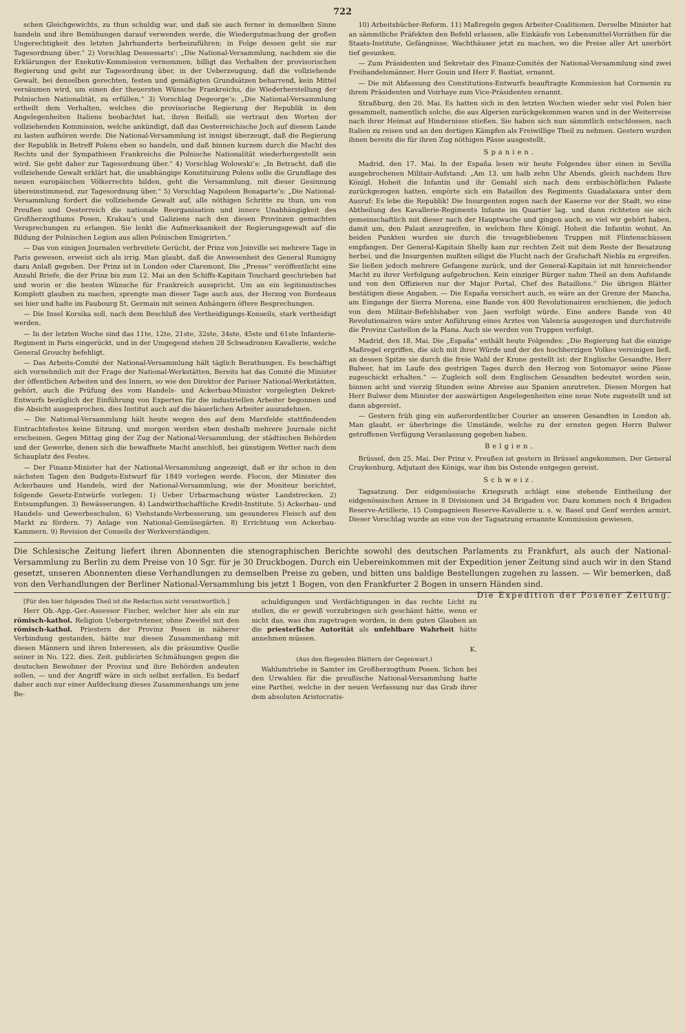722
schen Gleichgewichts, zu thun schuldig war, und daß sie auch ferner in demselben Sinne handeln und ihre Bemühungen darauf verwenden werde, die Wiedergutmachung der großen Ungerechtigkeit des letzten Jahrhunderts herbeizuführen; in Folge dessen geht sie zur Tagesordnung über.“ 2) Vorschlag Dessessarts’: „Die National-Versammlung, nachdem sie die Erklärungen der Exekutiv-Kommission vernommen, billigt das Verhalten der provisorischen Regierung und geht zur Tagesordnung über, in der Ueberzeugung, daß die vollziehende Gewalt, bei denselben gerechten, festen und gemäßigten Grundsätzen beharrend, kein Mittel versäumen wird, um einen der theuersten Wünsche Frankreichs, die Wiederherstellung der Polnischen Nationalität, zu erfüllen.“ 3) Vorschlag Degeorge’s: „Die National-Versammlung ertheilt dem Verhalten, welches die provisorische Regierung der Republik in den Angelegenheiten Italiens beobachtet hat, ihren Beifall; sie vertraut den Worten der vollziehenden Kommission, welche ankündigt, daß das Oesterreichische Joch auf diesem Lande zu lasten aufhören werde. Die National-Versammlung ist innigst überzeugt, daß die Regierung der Republik in Betreff Polens eben so handeln, und daß binnen kurzem durch die Macht des Rechts und der Sympathieen Frankreichs die Polnische Nationalität wiederhergestellt sein wird. Sie geht daher zur Tagesordnung über.“ 4) Vorschlag Wolowski’s: „In Betracht, daß die vollziehende Gewalt erklärt hat, die unabhängige Konstituirung Polens solle die Grundlage des neuen europäischen Völkerrechts bilden, geht die Versammlung, mit dieser Gesinnung übereinstimmend, zur Tagesordnung über.“ 5) Vorschlag Napoleon Bonaparte’s: „Die National-Versammlung fordert die vollziehende Gewalt auf, alle nöthigen Schritte zu thun, um von Preußen und Oesterreich die nationale Reorganisation und innere Unabhängigkeit des Großherzogthums Posen, Krakau’s und Galiziens nach den diesen Provinzen gemachten Versprechungen zu erlangen. Sie lenkt die Aufmerksamkeit der Regierungsgewalt auf die Bildung der Polnischen Legion aus allen Polnischen Emigrirten.“
— Das von einigen Journalen verbreitete Gerücht, der Prinz von Joinville sei mehrere Tage in Paris gewesen, erweist sich als irrig. Man glaubt, daß die Anwesenheit des General Rumigny dazu Anlaß gegeben. Der Prinz ist in London oder Claremont. Die „Presse“ veröffentlicht eine Anzahl Briefe, die der Prinz bis zum 12. Mai an den Schiffs-Kapitain Touchard geschrieben hat und worin er die besten Wünsche für Frankreich ausspricht. Um an ein legitimistisches Komplott glauben zu machen, sprengte man dieser Tage auch aus, der Herzog von Bordeaux sei hier und halte im Faubourg St. Germain mit seinen Anhängern öftere Besprechungen.
— Die Insel Korsika soll, nach dem Beschluß des Vertheidigungs-Konseils, stark vertheidigt werden.
— In der letzten Woche sind das 11te, 12te, 21ste, 32ste, 34ste, 45ste und 61ste Infanterie-Regiment in Paris eingerückt, und in der Umgegend stehen 28 Schwadronen Kavallerie, welche General Grouchy befehligt.
— Das Arbeits-Comité der National-Versammlung hält täglich Berathungen. Es beschäftigt sich vornehmlich mit der Frage der National-Werkstätten. Bereits hat das Comité die Minister der öffentlichen Arbeiten und des Innern, so wie den Direktor der Pariser National-Werkstätten, gehört, auch die Prüfung des vom Handels- und Ackerbau-Minister vorgelegten Dekret-Entwurfs bezüglich der Einführung von Experten für die industriellen Arbeiter begonnen und die Absicht ausgesprochen, dies Institut auch auf die bäuerlichen Arbeiter auszudehnen.
— Die National-Versammlung hält heute wegen des auf dem Marsfelde stattfindenden Eintrachtsfestes keine Sitzung, und morgen werden eben deshalb mehrere Journale nicht erscheinen. Gegen Mittag ging der Zug der National-Versammlung, der städtischen Behörden und der Gewerke, denen sich die bewaffnete Macht anschloß, bei günstigem Wetter nach dem Schauplatz des Festes.
— Der Finanz-Minister hat der National-Versammlung angezeigt, daß er ihr schon in den nächsten Tagen den Budgets-Entwurf für 1849 vorlegen werde. Flocon, der Minister des Ackerbaues und Handels, wird der National-Versammlung, wie der Moniteur berichtet, folgende Gesetz-Entwürfe vorlegen: 1) Ueber Urbarmachung wüster Landstrecken. 2) Entsumpfungen. 3) Bewässerungen. 4) Landwirthschaftliche Kredit-Institute. 5) Ackerbau- und Handels- und Gewerbeschulen. 6) Viehstands-Verbesserung, um gesunderes Fleisch auf den Markt zu fördern. 7) Anlage von National-Gemüsegärten. 8) Errichtung von Ackerbau-Kammern. 9) Revision der Conseils der Werkverständigen.
10) Arbeitsbücher-Reform. 11) Maßregeln gegen Arbeiter-Coalitionen. Derselbe Minister hat an sämmtliche Präfekten den Befehl erlassen, alle Einkäufe von Lebensmittel-Vorräthen für die Staats-Institute, Gefängnisse, Wachthäuser jetzt zu machen, wo die Preise aller Art unerhört tief gesunken.
— Zum Präsidenten und Sekretair des Finanz-Comités der National-Versammlung sind zwei Freihandelsmänner, Herr Gouin und Herr F. Bastiat, ernannt.
— Die mit Abfassung des Constitutions-Entwurfs beauftragte Kommission hat Cormenin zu ihrem Präsidenten und Voirhaye zum Vice-Präsidenten ernannt.
Straßburg, den 20. Mai. Es hatten sich in den letzten Wochen wieder sehr viel Polen hier gesammelt, namentlich solche, die aus Algerien zurückgekommen waren und in der Weiterreise nach ihrer Heimat auf Hindernisse stießen. Sie haben sich nun sämmtlich entschlossen, nach Italien zu reisen und an den dortigen Kämpfen als Freiwillige Theil zu nehmen. Gestern wurden ihnen bereits die für ihren Zug nöthigen Pässe ausgestellt.
Spanien.
Madrid, den 17. Mai. In der España lesen wir heute Folgendes über einen in Sevilla ausgebrochenen Militair-Aufstand: „Am 13. um halb zehn Uhr Abends, gleich nachdem Ihre Königl. Hoheit die Infantin und ihr Gemahl sich nach dem erzbischöflichen Palaste zurückgezogen hatten, empörte sich ein Bataillon des Regiments Guadalaxara unter dem Ausruf: Es lebe die Republik! Die Insurgenten zogen nach der Kaserne vor der Stadt, wo eine Abtheilung des Kavallerie-Regiments Infante im Quartier lag, und dann richteten sie sich gemeinschaftlich mit dieser nach der Hauptwache und gingen auch, so viel wir gehört haben, damit um, den Palast anzugreifen, in welchem Ihre Königl. Hoheit die Infantin wohnt. An beiden Punkten wurden sie durch die treugebliebenen Truppen mit Flintenschüssen empfangen. Der General-Kapitain Shelly kam zur rechten Zeit mit dem Reste der Besatzung herbei, und die Insurgenten mußten eiligst die Flucht nach der Grafschaft Niebla zu ergreifen. Sie ließen jedoch mehrere Gefangene zurück, und der General-Kapitain ist mit hinreichender Macht zu ihrer Verfolgung aufgebrochen. Kein einziger Bürger nahm Theil an dem Aufstande und von den Offizieren nur der Major Portal, Chef des Bataillons.“ Die übrigen Blätter bestätigen diese Angaben. — Die España versichert auch, es wäre an der Grenze der Mancha, am Eingange der Sierra Morena, eine Bande von 400 Revolutionairen erschienen, die jedoch von dem Militair-Befehlshaber von Jaen verfolgt würde. Eine andere Bande von 40 Revolutionairen wäre unter Anführung eines Arztes von Valencia ausgezogen und durchstreife die Provinz Castellon de la Plana. Auch sie werden von Truppen verfolgt.
Madrid, den 18. Mai. Die „España“ enthält heute Folgendes: „Die Regierung hat die einzige Maßregel ergriffen, die sich mit ihrer Würde und der des hochherzigen Volkes vereinigen ließ, an dessen Spitze sie durch die freie Wahl der Krone gestellt ist: der Englische Gesandte, Herr Bulwer, hat im Laufe des gestrigen Tages durch den Herzog von Sotomayor seine Pässe zugeschickt erhalten.“ — Zugleich soll dem Englischen Gesandten bedeutet worden sein, binnen acht und vierzig Stunden seine Abreise aus Spanien anzutreten. Diesen Morgen hat Herr Bulwer dem Minister der auswärtigen Angelegenheiten eine neue Note zugestellt und ist dann abgereist.
— Gestern früh ging ein außerordentlicher Courier an unseren Gesandten in London ab. Man glaubt, er überbringe die Umstände, welche zu der ernsten gegen Herrn Bulwer getroffenen Verfügung Veranlassung gegeben haben.
Belgien.
Brüssel, den 25. Mai. Der Prinz v. Preußen ist gestern in Brüssel angekommen. Der General Cruykenburg, Adjutant des Königs, war ihm bis Ostende entgegen gereist.
Schweiz.
Tagsatzung. Der eidgenössische Kriegsrath schlägt eine stehende Eintheilung der eidgenössischen Armee in 8 Divisionen und 34 Brigaden vor. Dazu kommen noch 4 Brigaden Reserve-Artillerie, 15 Compagnieen Reserve-Kavallerie u. s. w. Basel und Genf werden armirt. Dieser Vorschlag wurde an eine von der Tagsatzung ernannte Kommission gewiesen.
Die Schlesische Zeitung liefert ihren Abonnenten die stenographischen Berichte sowohl des deutschen Parlaments zu Frankfurt, als auch der National-Versammlung zu Berlin zu dem Preise von 10 Sgr. für je 30 Druckbogen. Durch ein Uebereinkommen mit der Expedition jener Zeitung sind auch wir in den Stand gesetzt, unseren Abonnenten diese Verhandlungen zu demselben Preise zu geben, und bitten uns baldige Bestellungen zugehen zu lassen. — Wir bemerken, daß von den Verhandlungen der Berliner National-Versammlung bis jetzt 1 Bogen, von den Frankfurter 2 Bogen in unsern Händen sind. Die Expedition der Posener Zeitung.
[Für den hier folgenden Theil ist die Redaction nicht verantwortlich.]
Herr Ob.-App.-Ger.-Assessor Fischer, welcher hier als ein zur römisch-kathol. Religion Uebergetretener, ohne Zweifel mit den römisch-kathol. Priestern der Provinz Posen in näherer Verbindung gestanden, hätte nur diesen Zusammenhang mit diesen Männern und ihren Interessen, als die präsumtive Quelle seiner in No. 122. dies. Zeit. publicirten Schmähungen gegen die deutschen Bewohner der Provinz und ihre Behörden andeuten sollen, — und der Angriff wäre in sich selbst zerfallen. Es bedarf daher auch nur einer Aufdeckung dieses Zusammenhangs um jene Be-
schuldigungen und Verdächtigungen in das rechte Licht zu stellen, die er gewiß vorzubringen sich geschämt hätte, wenn er nicht das, was ihm zugetragen worden, in dem guten Glauben an die priesterliche Autorität als unfehlbare Wahrheit hätte annehmen müssen.
K.
(Aus den fliegenden Blättern der Gegenwart.)
Wahlumtriebe in Samter im Großherzogthum Posen. Schon bei den Urwahlen für die preußische National-Versammlung hatte eine Parthei, welche in der neuen Verfassung nur das Grab ihrer dem absoluten Aristocratis-